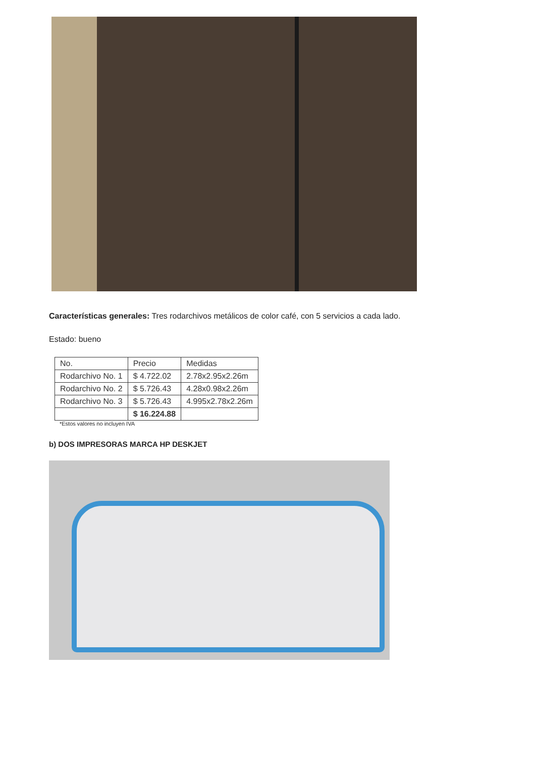Características generales: Tres rodarchivos metálicos de color café, con 5 servicios a cada lado.
Estado: bueno
| No. | Precio | Medidas |
| Rodarchivo No. 1 | $ 4.722.02 | 2.78x2.95x2.26m |
| Rodarchivo No. 2 | $ 5.726.43 | 4.28x0.98x2.26m |
| Rodarchivo No. 3 | $ 5.726.43 | 4.995x2.78x2.26m |
| | $ 16.224.88 | |
*Estos valores no incluyen IVA
b) DOS IMPRESORAS MARCA HP DESKJET